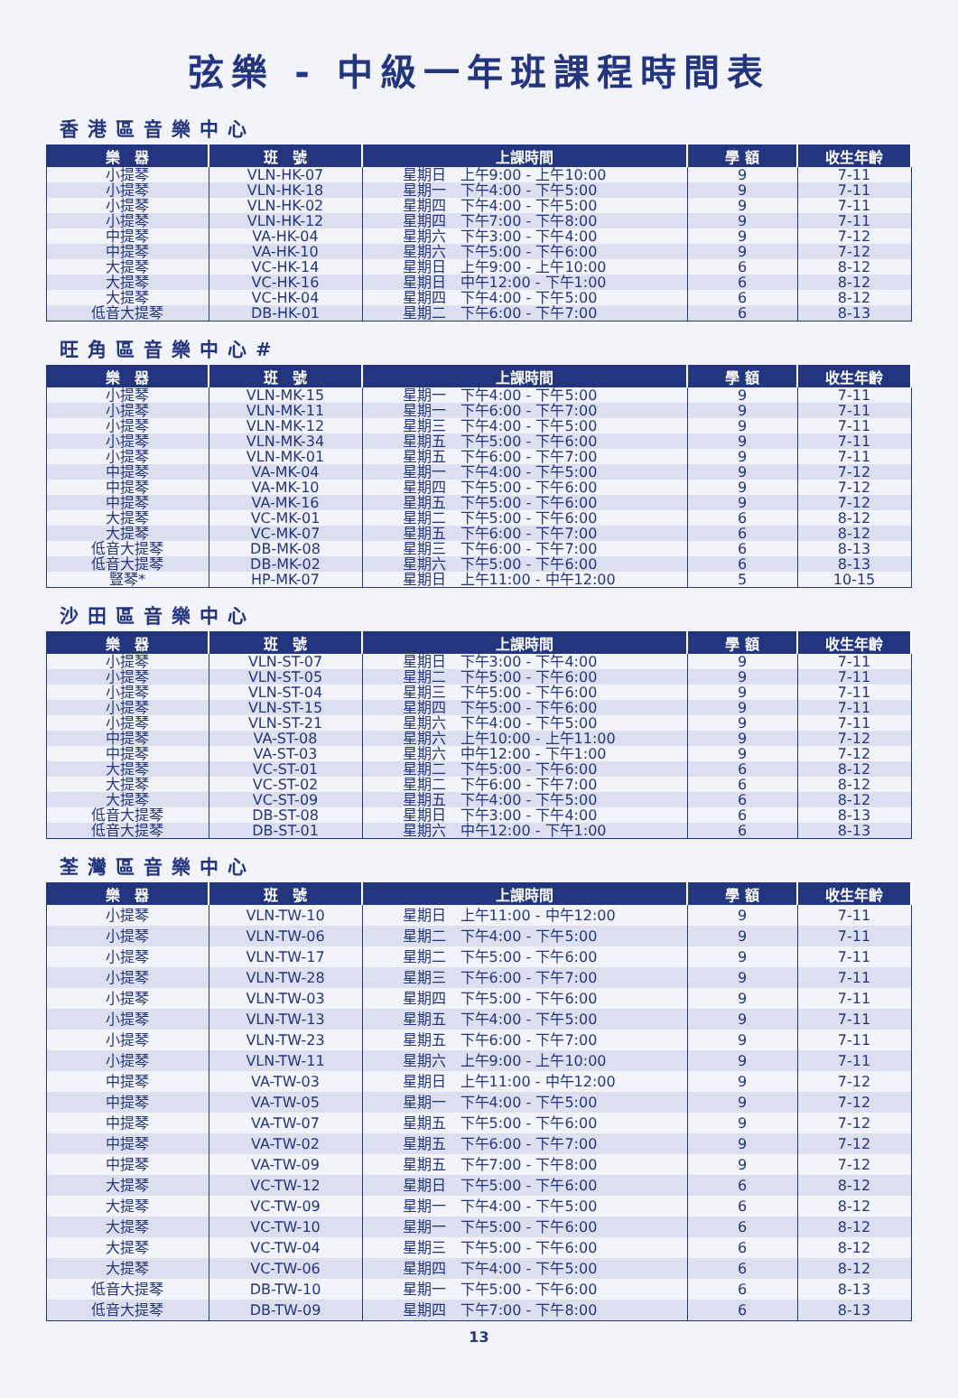弦樂 - 中級一年班課程時間表
香港區音樂中心
| 樂 器 | 班 號 | 上課時間 | 學 額 | 收生年齡 |
| --- | --- | --- | --- | --- |
| 小提琴 | VLN-HK-07 | 星期日 上午9:00 - 上午10:00 | 9 | 7-11 |
| 小提琴 | VLN-HK-18 | 星期一 下午4:00 - 下午5:00 | 9 | 7-11 |
| 小提琴 | VLN-HK-02 | 星期四 下午4:00 - 下午5:00 | 9 | 7-11 |
| 小提琴 | VLN-HK-12 | 星期四 下午7:00 - 下午8:00 | 9 | 7-11 |
| 中提琴 | VA-HK-04 | 星期六 下午3:00 - 下午4:00 | 9 | 7-12 |
| 中提琴 | VA-HK-10 | 星期六 下午5:00 - 下午6:00 | 9 | 7-12 |
| 大提琴 | VC-HK-14 | 星期日 上午9:00 - 上午10:00 | 6 | 8-12 |
| 大提琴 | VC-HK-16 | 星期日 中午12:00 - 下午1:00 | 6 | 8-12 |
| 大提琴 | VC-HK-04 | 星期四 下午4:00 - 下午5:00 | 6 | 8-12 |
| 低音大提琴 | DB-HK-01 | 星期二 下午6:00 - 下午7:00 | 6 | 8-13 |
旺角區音樂中心#
| 樂 器 | 班 號 | 上課時間 | 學 額 | 收生年齡 |
| --- | --- | --- | --- | --- |
| 小提琴 | VLN-MK-15 | 星期一 下午4:00 - 下午5:00 | 9 | 7-11 |
| 小提琴 | VLN-MK-11 | 星期一 下午6:00 - 下午7:00 | 9 | 7-11 |
| 小提琴 | VLN-MK-12 | 星期三 下午4:00 - 下午5:00 | 9 | 7-11 |
| 小提琴 | VLN-MK-34 | 星期五 下午5:00 - 下午6:00 | 9 | 7-11 |
| 小提琴 | VLN-MK-01 | 星期五 下午6:00 - 下午7:00 | 9 | 7-11 |
| 中提琴 | VA-MK-04 | 星期一 下午4:00 - 下午5:00 | 9 | 7-12 |
| 中提琴 | VA-MK-10 | 星期四 下午5:00 - 下午6:00 | 9 | 7-12 |
| 中提琴 | VA-MK-16 | 星期五 下午5:00 - 下午6:00 | 9 | 7-12 |
| 大提琴 | VC-MK-01 | 星期二 下午5:00 - 下午6:00 | 6 | 8-12 |
| 大提琴 | VC-MK-07 | 星期五 下午6:00 - 下午7:00 | 6 | 8-12 |
| 低音大提琴 | DB-MK-08 | 星期三 下午6:00 - 下午7:00 | 6 | 8-13 |
| 低音大提琴 | DB-MK-02 | 星期六 下午5:00 - 下午6:00 | 6 | 8-13 |
| 豎琴* | HP-MK-07 | 星期日 上午11:00 - 中午12:00 | 5 | 10-15 |
沙田區音樂中心
| 樂 器 | 班 號 | 上課時間 | 學 額 | 收生年齡 |
| --- | --- | --- | --- | --- |
| 小提琴 | VLN-ST-07 | 星期日 下午3:00 - 下午4:00 | 9 | 7-11 |
| 小提琴 | VLN-ST-05 | 星期二 下午5:00 - 下午6:00 | 9 | 7-11 |
| 小提琴 | VLN-ST-04 | 星期三 下午5:00 - 下午6:00 | 9 | 7-11 |
| 小提琴 | VLN-ST-15 | 星期四 下午5:00 - 下午6:00 | 9 | 7-11 |
| 小提琴 | VLN-ST-21 | 星期六 下午4:00 - 下午5:00 | 9 | 7-11 |
| 中提琴 | VA-ST-08 | 星期六 上午10:00 - 上午11:00 | 9 | 7-12 |
| 中提琴 | VA-ST-03 | 星期六 中午12:00 - 下午1:00 | 9 | 7-12 |
| 大提琴 | VC-ST-01 | 星期二 下午5:00 - 下午6:00 | 6 | 8-12 |
| 大提琴 | VC-ST-02 | 星期二 下午6:00 - 下午7:00 | 6 | 8-12 |
| 大提琴 | VC-ST-09 | 星期五 下午4:00 - 下午5:00 | 6 | 8-12 |
| 低音大提琴 | DB-ST-08 | 星期日 下午3:00 - 下午4:00 | 6 | 8-13 |
| 低音大提琴 | DB-ST-01 | 星期六 中午12:00 - 下午1:00 | 6 | 8-13 |
荃灣區音樂中心
| 樂 器 | 班 號 | 上課時間 | 學 額 | 收生年齡 |
| --- | --- | --- | --- | --- |
| 小提琴 | VLN-TW-10 | 星期日 上午11:00 - 中午12:00 | 9 | 7-11 |
| 小提琴 | VLN-TW-06 | 星期二 下午4:00 - 下午5:00 | 9 | 7-11 |
| 小提琴 | VLN-TW-17 | 星期二 下午5:00 - 下午6:00 | 9 | 7-11 |
| 小提琴 | VLN-TW-28 | 星期三 下午6:00 - 下午7:00 | 9 | 7-11 |
| 小提琴 | VLN-TW-03 | 星期四 下午5:00 - 下午6:00 | 9 | 7-11 |
| 小提琴 | VLN-TW-13 | 星期五 下午4:00 - 下午5:00 | 9 | 7-11 |
| 小提琴 | VLN-TW-23 | 星期五 下午6:00 - 下午7:00 | 9 | 7-11 |
| 小提琴 | VLN-TW-11 | 星期六 上午9:00 - 上午10:00 | 9 | 7-11 |
| 中提琴 | VA-TW-03 | 星期日 上午11:00 - 中午12:00 | 9 | 7-12 |
| 中提琴 | VA-TW-05 | 星期一 下午4:00 - 下午5:00 | 9 | 7-12 |
| 中提琴 | VA-TW-07 | 星期五 下午5:00 - 下午6:00 | 9 | 7-12 |
| 中提琴 | VA-TW-02 | 星期五 下午6:00 - 下午7:00 | 9 | 7-12 |
| 中提琴 | VA-TW-09 | 星期五 下午7:00 - 下午8:00 | 9 | 7-12 |
| 大提琴 | VC-TW-12 | 星期日 下午5:00 - 下午6:00 | 6 | 8-12 |
| 大提琴 | VC-TW-09 | 星期一 下午4:00 - 下午5:00 | 6 | 8-12 |
| 大提琴 | VC-TW-10 | 星期一 下午5:00 - 下午6:00 | 6 | 8-12 |
| 大提琴 | VC-TW-04 | 星期三 下午5:00 - 下午6:00 | 6 | 8-12 |
| 大提琴 | VC-TW-06 | 星期四 下午4:00 - 下午5:00 | 6 | 8-12 |
| 低音大提琴 | DB-TW-10 | 星期一 下午5:00 - 下午6:00 | 6 | 8-13 |
| 低音大提琴 | DB-TW-09 | 星期四 下午7:00 - 下午8:00 | 6 | 8-13 |
13